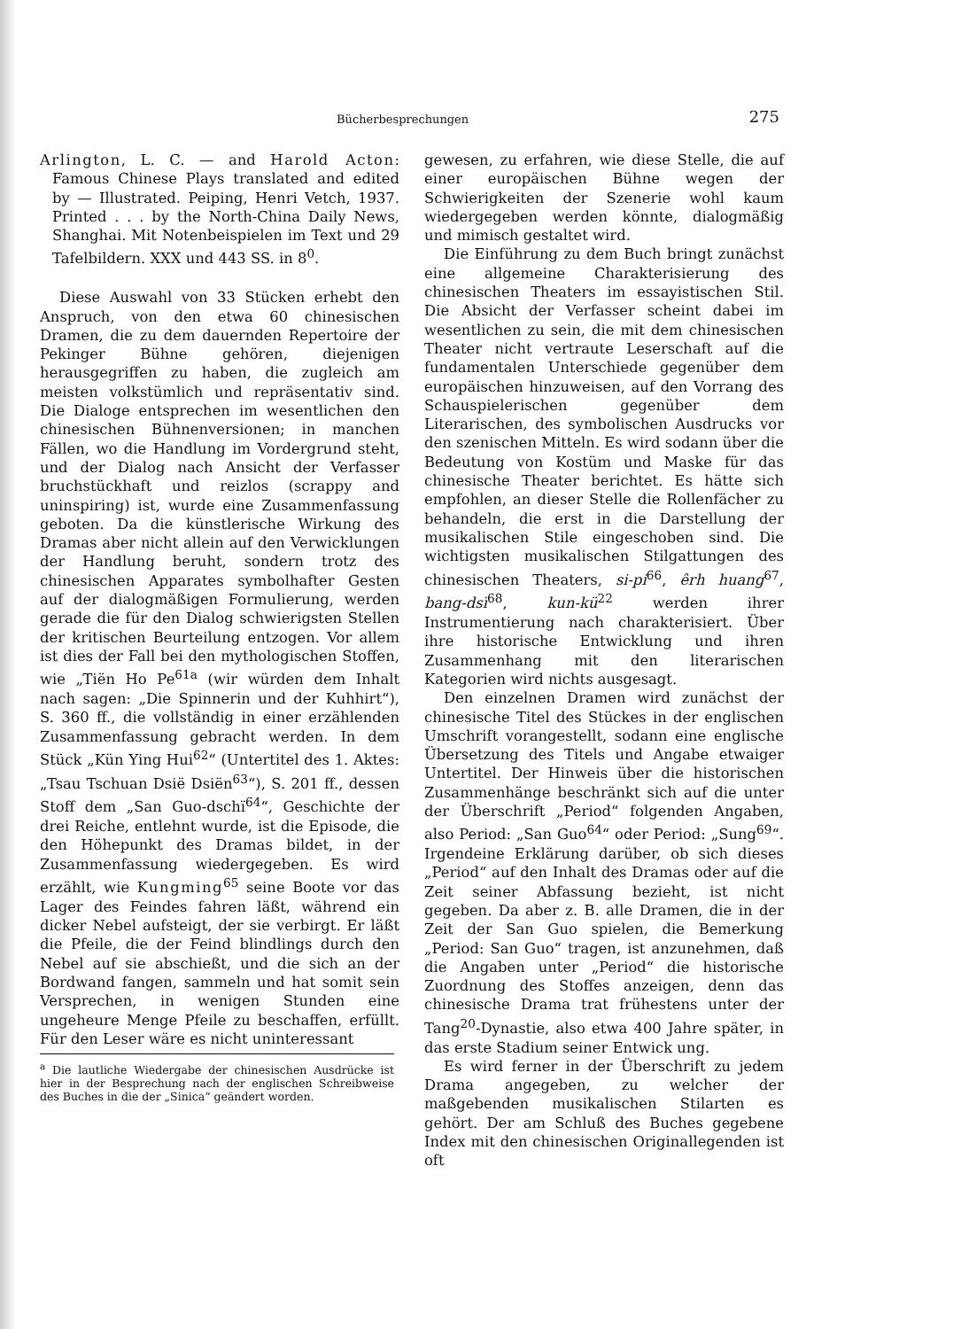Bücherbesprechungen 275
Arlington, L. C. — and Harold Acton: Famous Chinese Plays translated and edited by — Illustrated. Peiping, Henri Vetch, 1937. Printed . . . by the North-China Daily News, Shanghai. Mit Notenbeispielen im Text und 29 Tafelbildern. XXX und 443 SS. in 8<sup>0</sup>.
Diese Auswahl von 33 Stücken erhebt den Anspruch, von den etwa 60 chinesischen Dramen, die zu dem dauernden Repertoire der Pekinger Bühne gehören, diejenigen herausgegriffen zu haben, die zugleich am meisten volkstümlich und repräsentativ sind. Die Dialoge entsprechen im wesentlichen den chinesischen Bühnenversionen; in manchen Fällen, wo die Handlung im Vordergrund steht, und der Dialog nach Ansicht der Verfasser bruchstückhaft und reizlos (scrappy and uninspiring) ist, wurde eine Zusammenfassung geboten. Da die künstlerische Wirkung des Dramas aber nicht allein auf den Verwicklungen der Handlung beruht, sondern trotz des chinesischen Apparates symbolhafter Gesten auf der dialogmäßigen Formulierung, werden gerade die für den Dialog schwierigsten Stellen der kritischen Beurteilung entzogen. Vor allem ist dies der Fall bei den mythologischen Stoffen, wie „Tiën Ho Pe<sup>61a</sup> (wir würden dem Inhalt nach sagen: „Die Spinnerin und der Kuhhirt“), S. 360 ff., die vollständig in einer erzählenden Zusammenfassung gebracht werden. In dem Stück „Kün Ying Hui<sup>62</sup>“ (Untertitel des 1. Aktes: „Tsau Tschuan Dsië Dsiën<sup>63</sup>“), S. 201 ff., dessen Stoff dem „San Guo-dschï<sup>64</sup>“, Geschichte der drei Reiche, entlehnt wurde, ist die Episode, die den Höhepunkt des Dramas bildet, in der Zusammenfassung wiedergegeben. Es wird erzählt, wie Kungming<sup>65</sup> seine Boote vor das Lager des Feindes fahren läßt, während ein dicker Nebel aufsteigt, der sie verbirgt. Er läßt die Pfeile, die der Feind blindlings durch den Nebel auf sie abschießt, und die sich an der Bordwand fangen, sammeln und hat somit sein Versprechen, in wenigen Stunden eine ungeheure Menge Pfeile zu beschaffen, erfüllt. Für den Leser wäre es nicht uninteressant
<sup>a</sup> Die lautliche Wiedergabe der chinesischen Ausdrücke ist hier in der Besprechung nach der englischen Schreibweise des Buches in die der „Sinica“ geändert worden.
gewesen, zu erfahren, wie diese Stelle, die auf einer europäischen Bühne wegen der Schwierigkeiten der Szenerie wohl kaum wiedergegeben werden könnte, dialogmäßig und mimisch gestaltet wird.
Die Einführung zu dem Buch bringt zunächst eine allgemeine Charakterisierung des chinesischen Theaters im essayistischen Stil. Die Absicht der Verfasser scheint dabei im wesentlichen zu sein, die mit dem chinesischen Theater nicht vertraute Leserschaft auf die fundamentalen Unterschiede gegenüber dem europäischen hinzuweisen, auf den Vorrang des Schauspielerischen gegenüber dem Literarischen, des symbolischen Ausdrucks vor den szenischen Mitteln. Es wird sodann über die Bedeutung von Kostüm und Maske für das chinesische Theater berichtet. Es hätte sich empfohlen, an dieser Stelle die Rollenfächer zu behandeln, die erst in die Darstellung der musikalischen Stile eingeschoben sind. Die wichtigsten musikalischen Stilgattungen des chinesischen Theaters, si-pi<sup>66</sup>, êrh huang<sup>67</sup>, bang-dsï<sup>68</sup>, kun-kü<sup>22</sup> werden ihrer Instrumentierung nach charakterisiert. Über ihre historische Entwicklung und ihren Zusammenhang mit den literarischen Kategorien wird nichts ausgesagt.
Den einzelnen Dramen wird zunächst der chinesische Titel des Stückes in der englischen Umschrift vorangestellt, sodann eine englische Übersetzung des Titels und Angabe etwaiger Untertitel. Der Hinweis über die historischen Zusammenhänge beschränkt sich auf die unter der Überschrift „Period“ folgenden Angaben, also Period: „San Guo<sup>64</sup>“ oder Period: „Sung<sup>69</sup>“. Irgendeine Erklärung darüber, ob sich dieses „Period“ auf den Inhalt des Dramas oder auf die Zeit seiner Abfassung bezieht, ist nicht gegeben. Da aber z. B. alle Dramen, die in der Zeit der San Guo spielen, die Bemerkung „Period: San Guo“ tragen, ist anzunehmen, daß die Angaben unter „Period“ die historische Zuordnung des Stoffes anzeigen, denn das chinesische Drama trat frühestens unter der Tang<sup>20</sup>-Dynastie, also etwa 400 Jahre später, in das erste Stadium seiner Entwick ung.
Es wird ferner in der Überschrift zu jedem Drama angegeben, zu welcher der maßgebenden musikalischen Stilarten es gehört. Der am Schluß des Buches gegebene Index mit den chinesischen Originallegenden ist oft